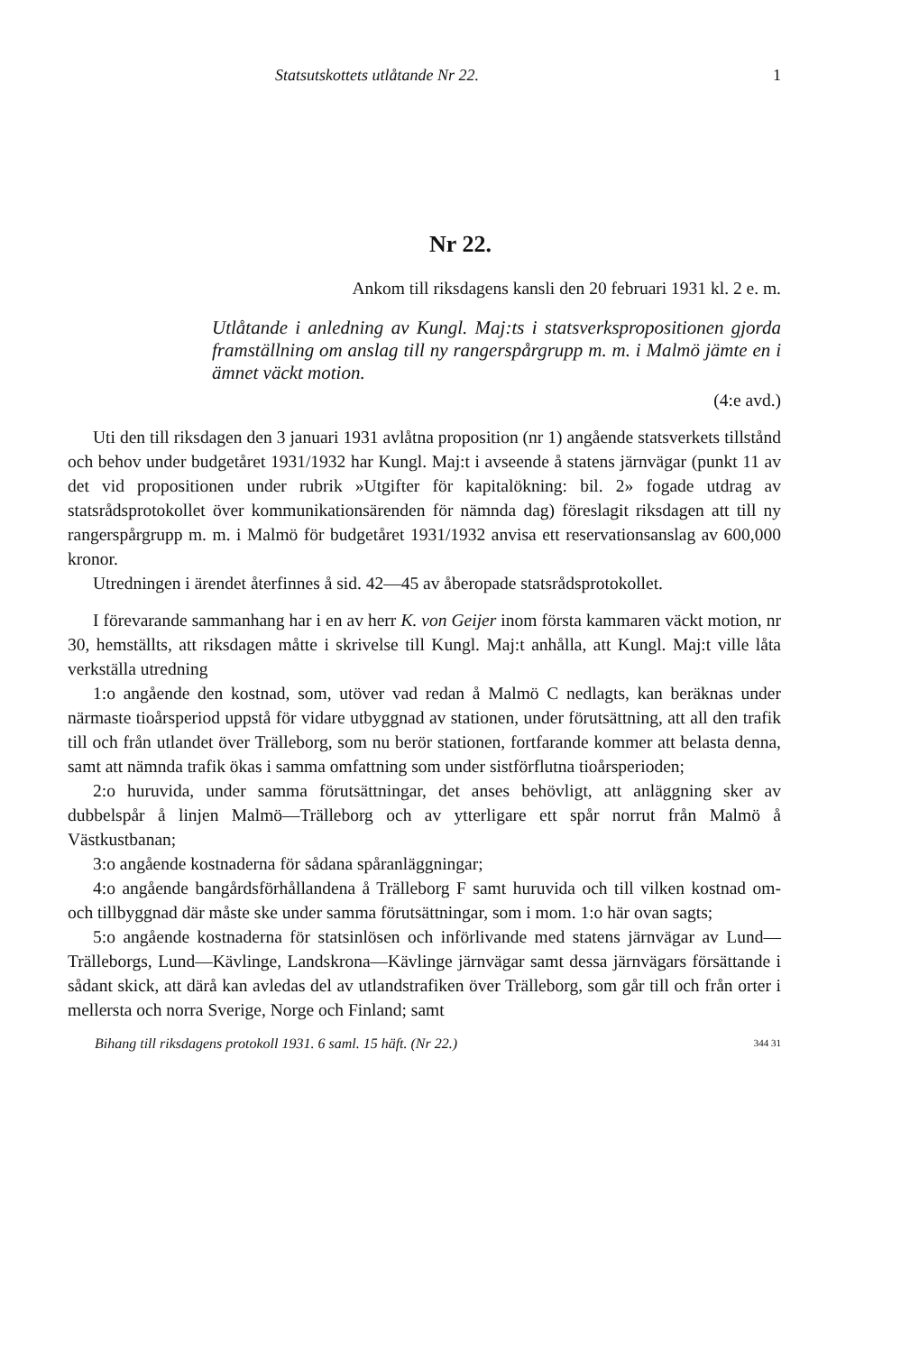Statsutskottets utlåtande Nr 22. 1
Nr 22.
Ankom till riksdagens kansli den 20 februari 1931 kl. 2 e. m.
Utlåtande i anledning av Kungl. Maj:ts i statsverkspropositionen gjorda framställning om anslag till ny rangerspårgrupp m. m. i Malmö jämte en i ämnet väckt motion.
(4:e avd.)
Uti den till riksdagen den 3 januari 1931 avlåtna proposition (nr 1) angående statsverkets tillstånd och behov under budgetåret 1931/1932 har Kungl. Maj:t i avseende å statens järnvägar (punkt 11 av det vid propositionen under rubrik »Utgifter för kapitalökning: bil. 2» fogade utdrag av statsrådsprotokollet över kommunikationsärenden för nämnda dag) föreslagit riksdagen att till ny rangerspårgrupp m. m. i Malmö för budgetåret 1931/1932 anvisa ett reservationsanslag av 600,000 kronor.
Utredningen i ärendet återfinnes å sid. 42—45 av åberopade statsrådsprotokollet.
I förevarande sammanhang har i en av herr K. von Geijer inom första kammaren väckt motion, nr 30, hemställts, att riksdagen måtte i skrivelse till Kungl. Maj:t anhålla, att Kungl. Maj:t ville låta verkställa utredning
1:o angående den kostnad, som, utöver vad redan å Malmö C nedlagts, kan beräknas under närmaste tioårsperiod uppstå för vidare utbyggnad av stationen, under förutsättning, att all den trafik till och från utlandet över Trälleborg, som nu berör stationen, fortfarande kommer att belasta denna, samt att nämnda trafik ökas i samma omfattning som under sistförflutna tioårsperioden;
2:o huruvida, under samma förutsättningar, det anses behövligt, att anläggning sker av dubbelspår å linjen Malmö—Trälleborg och av ytterligare ett spår norrut från Malmö å Västkustbanan;
3:o angående kostnaderna för sådana spåranläggningar;
4:o angående bangårdsförhållandena å Trälleborg F samt huruvida och till vilken kostnad om- och tillbyggnad där måste ske under samma förutsättningar, som i mom. 1:o här ovan sagts;
5:o angående kostnaderna för statsinlösen och införlivande med statens järnvägar av Lund—Trälleborgs, Lund—Kävlinge, Landskrona—Kävlinge järnvägar samt dessa järnvägars försättande i sådant skick, att därå kan avledas del av utlandstrafiken över Trälleborg, som går till och från orter i mellersta och norra Sverige, Norge och Finland; samt
Bihang till riksdagens protokoll 1931. 6 saml. 15 häft. (Nr 22.) 344 31